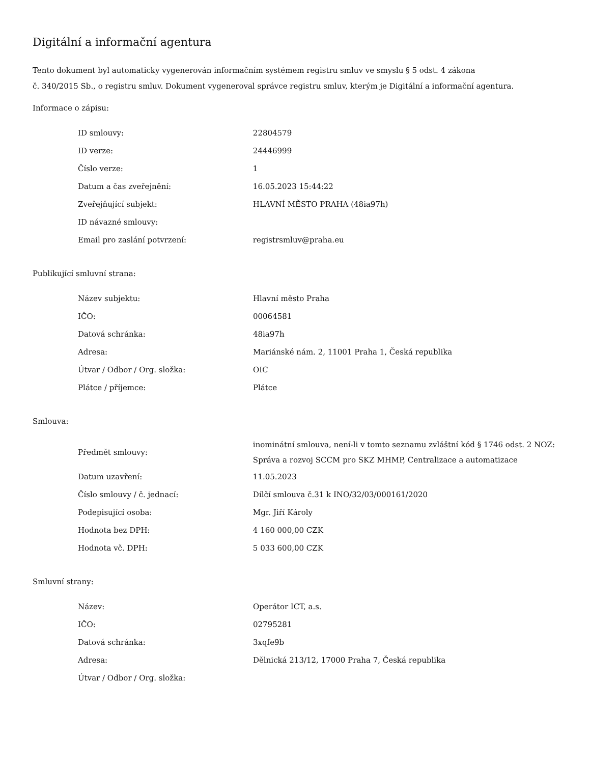Digitální a informační agentura
Tento dokument byl automaticky vygenerován informačním systémem registru smluv ve smyslu § 5 odst. 4 zákona
č. 340/2015 Sb., o registru smluv. Dokument vygeneroval správce registru smluv, kterým je Digitální a informační agentura.
Informace o zápisu:
| ID smlouvy: | 22804579 |
| ID verze: | 24446999 |
| Číslo verze: | 1 |
| Datum a čas zveřejnění: | 16.05.2023 15:44:22 |
| Zveřejňující subjekt: | HLAVNÍ MĚSTO PRAHA (48ia97h) |
| ID návazné smlouvy: | |
| Email pro zaslání potvrzení: | registrsmluv@praha.eu |
Publikující smluvní strana:
| Název subjektu: | Hlavní město Praha |
| IČO: | 00064581 |
| Datová schránka: | 48ia97h |
| Adresa: | Mariánské nám. 2, 11001 Praha 1, Česká republika |
| Útvar / Odbor / Org. složka: | OIC |
| Plátce / příjemce: | Plátce |
Smlouva:
| Předmět smlouvy: | inominátní smlouva, není-li v tomto seznamu zvláštní kód § 1746 odst. 2 NOZ: Správa a rozvoj SCCM pro SKZ MHMP, Centralizace a automatizace |
| Datum uzavření: | 11.05.2023 |
| Číslo smlouvy / č. jednací: | Dílčí smlouva č.31 k INO/32/03/000161/2020 |
| Podepisující osoba: | Mgr. Jiří Károly |
| Hodnota bez DPH: | 4 160 000,00 CZK |
| Hodnota vč. DPH: | 5 033 600,00 CZK |
Smluvní strany:
| Název: | Operátor ICT, a.s. |
| IČO: | 02795281 |
| Datová schránka: | 3xqfe9b |
| Adresa: | Dělnická 213/12, 17000 Praha 7, Česká republika |
| Útvar / Odbor / Org. složka: | |